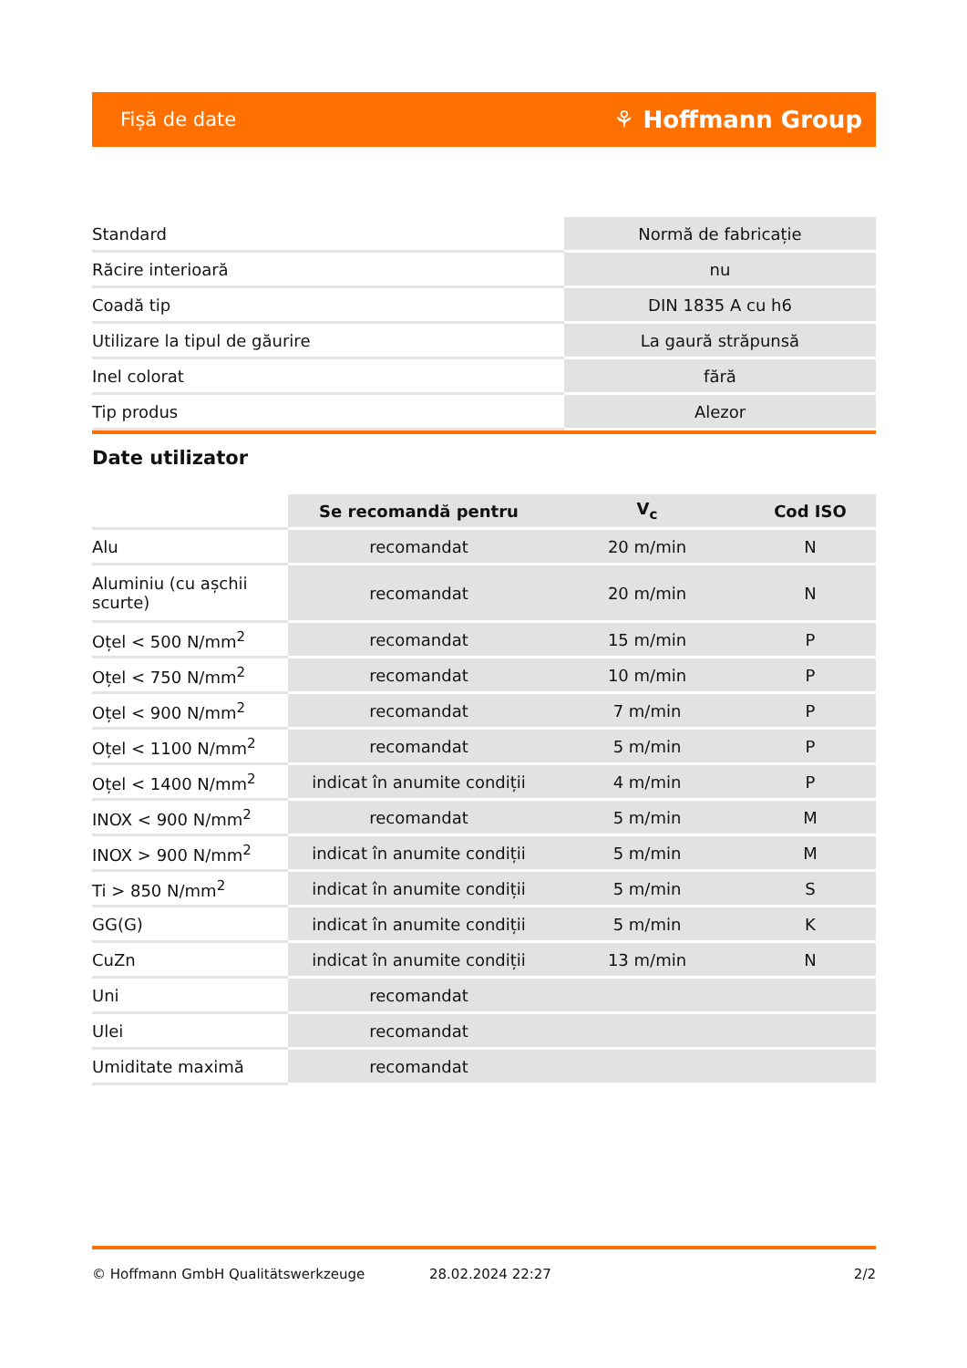Fișă de date ⚘ Hoffmann Group
| Standard | Normă de fabricație |
| Răcire interioară | nu |
| Coadă tip | DIN 1835 A cu h6 |
| Utilizare la tipul de găurire | La gaură străpunsă |
| Inel colorat | fără |
| Tip produs | Alezor |
Date utilizator
| | Se recomandă pentru | V<sub>c</sub> | Cod ISO |
| --- | --- | --- | --- |
| Alu | recomandat | 20 m/min | N |
| Aluminiu (cu așchii scurte) | recomandat | 20 m/min | N |
| Oțel < 500 N/mm<sup>2</sup> | recomandat | 15 m/min | P |
| Oțel < 750 N/mm<sup>2</sup> | recomandat | 10 m/min | P |
| Oțel < 900 N/mm<sup>2</sup> | recomandat | 7 m/min | P |
| Oțel < 1100 N/mm<sup>2</sup> | recomandat | 5 m/min | P |
| Oțel < 1400 N/mm<sup>2</sup> | indicat în anumite condiții | 4 m/min | P |
| INOX < 900 N/mm<sup>2</sup> | recomandat | 5 m/min | M |
| INOX > 900 N/mm<sup>2</sup> | indicat în anumite condiții | 5 m/min | M |
| Ti > 850 N/mm<sup>2</sup> | indicat în anumite condiții | 5 m/min | S |
| GG(G) | indicat în anumite condiții | 5 m/min | K |
| CuZn | indicat în anumite condiții | 13 m/min | N |
| Uni | recomandat | | |
| Ulei | recomandat | | |
| Umiditate maximă | recomandat | | |
© Hoffmann GmbH Qualitätswerkzeuge 28.02.2024 22:27 2/2